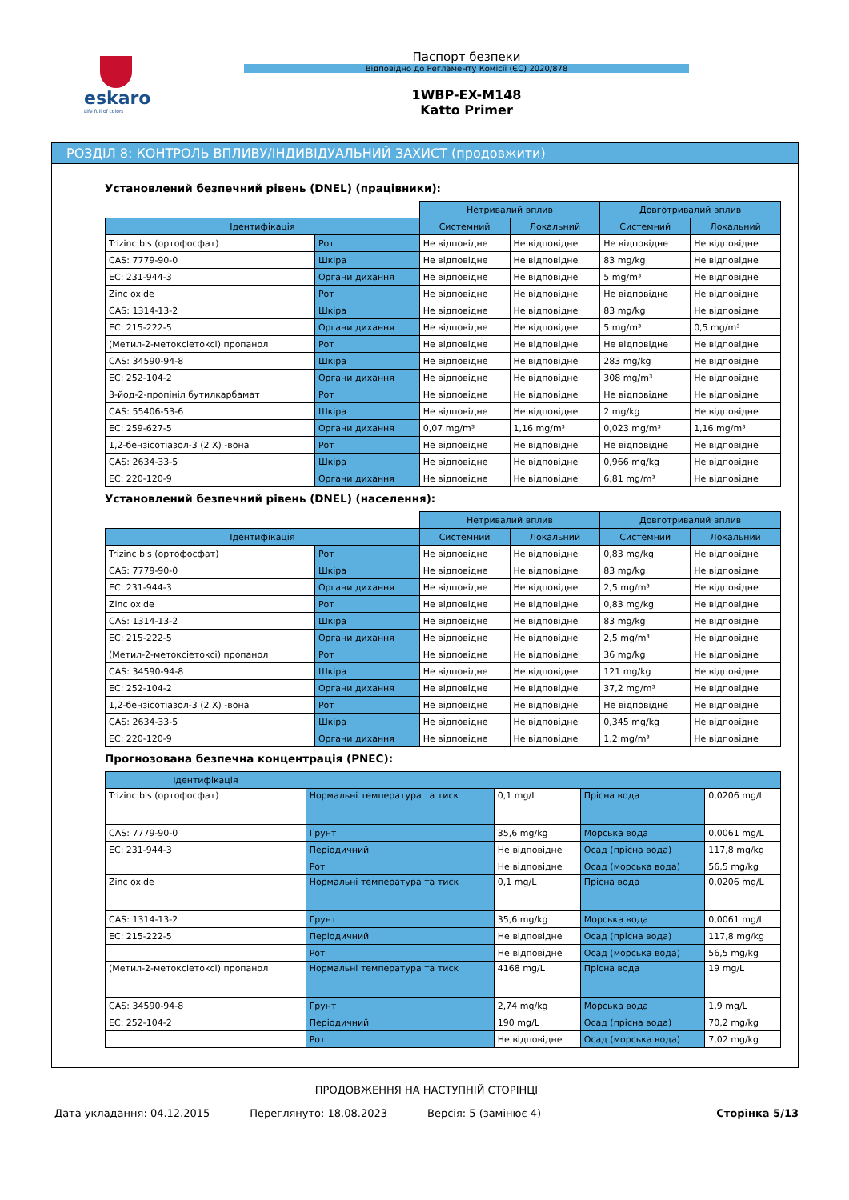eskaro
Life full of colors
Паспорт безпеки
Відповідно до Регламенту Комісії (ЄС) 2020/878
1WBP-EX-M148
Katto Primer
РОЗДІЛ 8: КОНТРОЛЬ ВПЛИВУ/ІНДИВІДУАЛЬНИЙ ЗАХИСТ (продовжити)
Установлений безпечний рівень (DNEL) (працівники):
| | | Нетривалий вплив | | Довготривалий вплив | |
| --- | --- | --- | --- | --- | --- |
| Ідентифікація | | Системний | Локальний | Системний | Локальний |
| Trizinc bis (ортофосфат) | Рот | Не відповідне | Не відповідне | Не відповідне | Не відповідне |
| CAS: 7779-90-0 | Шкіра | Не відповідне | Не відповідне | 83 mg/kg | Не відповідне |
| EC: 231-944-3 | Органи дихання | Не відповідне | Не відповідне | 5 mg/m³ | Не відповідне |
| Zinc oxide | Рот | Не відповідне | Не відповідне | Не відповідне | Не відповідне |
| CAS: 1314-13-2 | Шкіра | Не відповідне | Не відповідне | 83 mg/kg | Не відповідне |
| EC: 215-222-5 | Органи дихання | Не відповідне | Не відповідне | 5 mg/m³ | 0,5 mg/m³ |
| (Метил-2-метоксіетоксі) пропанол | Рот | Не відповідне | Не відповідне | Не відповідне | Не відповідне |
| CAS: 34590-94-8 | Шкіра | Не відповідне | Не відповідне | 283 mg/kg | Не відповідне |
| EC: 252-104-2 | Органи дихання | Не відповідне | Не відповідне | 308 mg/m³ | Не відповідне |
| 3-йод-2-пропініл бутилкарбамат | Рот | Не відповідне | Не відповідне | Не відповідне | Не відповідне |
| CAS: 55406-53-6 | Шкіра | Не відповідне | Не відповідне | 2 mg/kg | Не відповідне |
| EC: 259-627-5 | Органи дихання | 0,07 mg/m³ | 1,16 mg/m³ | 0,023 mg/m³ | 1,16 mg/m³ |
| 1,2-бензісотіазол-3 (2 Х) -вона | Рот | Не відповідне | Не відповідне | Не відповідне | Не відповідне |
| CAS: 2634-33-5 | Шкіра | Не відповідне | Не відповідне | 0,966 mg/kg | Не відповідне |
| EC: 220-120-9 | Органи дихання | Не відповідне | Не відповідне | 6,81 mg/m³ | Не відповідне |
Установлений безпечний рівень (DNEL) (населення):
| | | Нетривалий вплив | | Довготривалий вплив | |
| --- | --- | --- | --- | --- | --- |
| Ідентифікація | | Системний | Локальний | Системний | Локальний |
| Trizinc bis (ортофосфат) | Рот | Не відповідне | Не відповідне | 0,83 mg/kg | Не відповідне |
| CAS: 7779-90-0 | Шкіра | Не відповідне | Не відповідне | 83 mg/kg | Не відповідне |
| EC: 231-944-3 | Органи дихання | Не відповідне | Не відповідне | 2,5 mg/m³ | Не відповідне |
| Zinc oxide | Рот | Не відповідне | Не відповідне | 0,83 mg/kg | Не відповідне |
| CAS: 1314-13-2 | Шкіра | Не відповідне | Не відповідне | 83 mg/kg | Не відповідне |
| EC: 215-222-5 | Органи дихання | Не відповідне | Не відповідне | 2,5 mg/m³ | Не відповідне |
| (Метил-2-метоксіетоксі) пропанол | Рот | Не відповідне | Не відповідне | 36 mg/kg | Не відповідне |
| CAS: 34590-94-8 | Шкіра | Не відповідне | Не відповідне | 121 mg/kg | Не відповідне |
| EC: 252-104-2 | Органи дихання | Не відповідне | Не відповідне | 37,2 mg/m³ | Не відповідне |
| 1,2-бензісотіазол-3 (2 Х) -вона | Рот | Не відповідне | Не відповідне | Не відповідне | Не відповідне |
| CAS: 2634-33-5 | Шкіра | Не відповідне | Не відповідне | 0,345 mg/kg | Не відповідне |
| EC: 220-120-9 | Органи дихання | Не відповідне | Не відповідне | 1,2 mg/m³ | Не відповідне |
Прогнозована безпечна концентрація (PNEC):
| Ідентифікація | | | | |
| --- | --- | --- | --- | --- |
| Trizinc bis (ортофосфат) | Нормальні температура та тиск | 0,1 mg/L | Прісна вода | 0,0206 mg/L |
| CAS: 7779-90-0 | Ґрунт | 35,6 mg/kg | Морська вода | 0,0061 mg/L |
| EC: 231-944-3 | Періодичний | Не відповідне | Осад (прісна вода) | 117,8 mg/kg |
| | Рот | Не відповідне | Осад (морська вода) | 56,5 mg/kg |
| Zinc oxide | Нормальні температура та тиск | 0,1 mg/L | Прісна вода | 0,0206 mg/L |
| CAS: 1314-13-2 | Ґрунт | 35,6 mg/kg | Морська вода | 0,0061 mg/L |
| EC: 215-222-5 | Періодичний | Не відповідне | Осад (прісна вода) | 117,8 mg/kg |
| | Рот | Не відповідне | Осад (морська вода) | 56,5 mg/kg |
| (Метил-2-метоксіетоксі) пропанол | Нормальні температура та тиск | 4168 mg/L | Прісна вода | 19 mg/L |
| CAS: 34590-94-8 | Ґрунт | 2,74 mg/kg | Морська вода | 1,9 mg/L |
| EC: 252-104-2 | Періодичний | 190 mg/L | Осад (прісна вода) | 70,2 mg/kg |
| | Рот | Не відповідне | Осад (морська вода) | 7,02 mg/kg |
ПРОДОВЖЕННЯ НА НАСТУПНІЙ СТОРІНЦІ
Дата укладання: 04.12.2015 Переглянуто: 18.08.2023 Версія: 5 (замінює 4) Сторінка 5/13